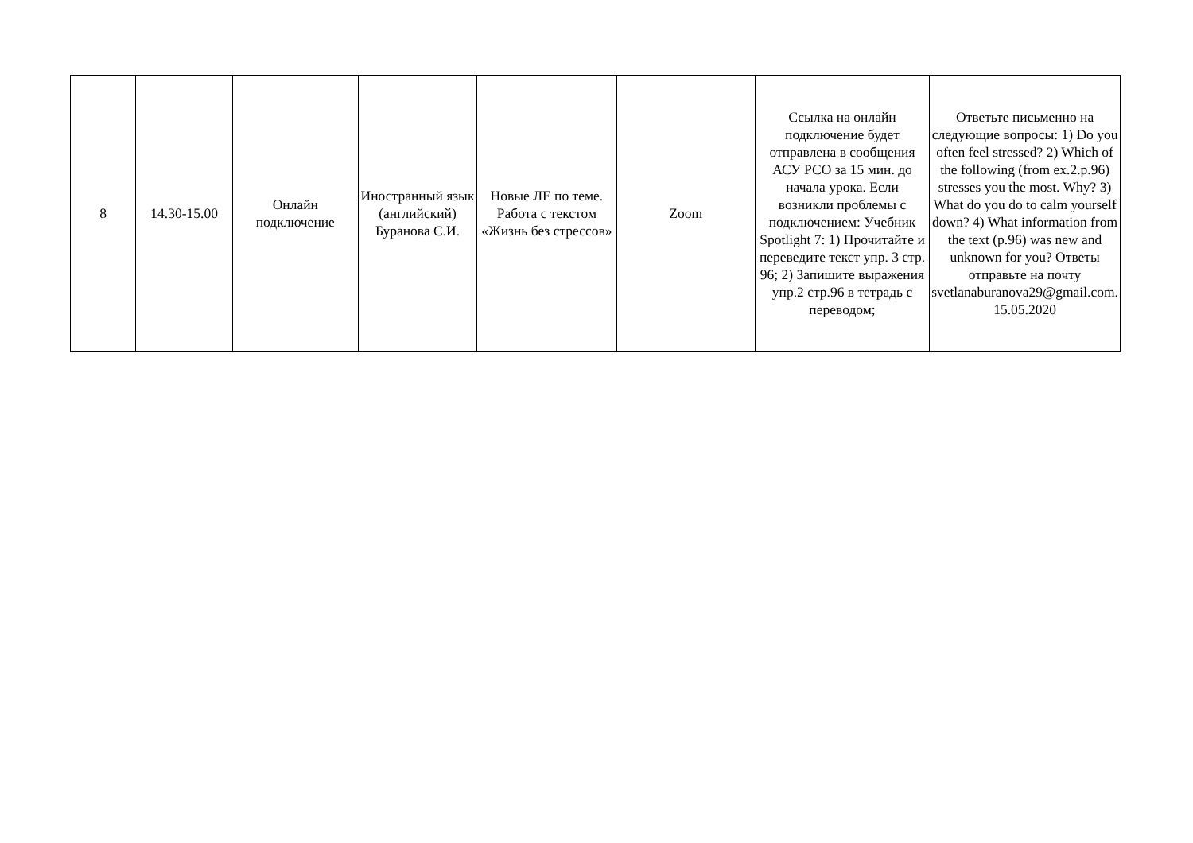| 8 | 14.30-15.00 | Онлайн подключение | Иностранный язык (английский) Буранова С.И. | Новые ЛЕ по теме. Работа с текстом «Жизнь без стрессов» | Zoom | Ссылка на онлайн подключение будет отправлена в сообщения АСУ РСО за 15 мин. до начала урока. Если возникли проблемы с подключением: Учебник Spotlight 7: 1) Прочитайте и переведите текст упр. 3 стр. 96; 2) Запишите выражения упр.2 стр.96 в тетрадь с переводом; | Ответьте письменно на следующие вопросы: 1) Do you often feel stressed? 2) Which of the following (from ex.2.p.96) stresses you the most. Why? 3) What do you do to calm yourself down? 4) What information from the text (p.96) was new and unknown for you? Ответы отправьте на почту svetlanaburanova29@gmail.com. 15.05.2020 |